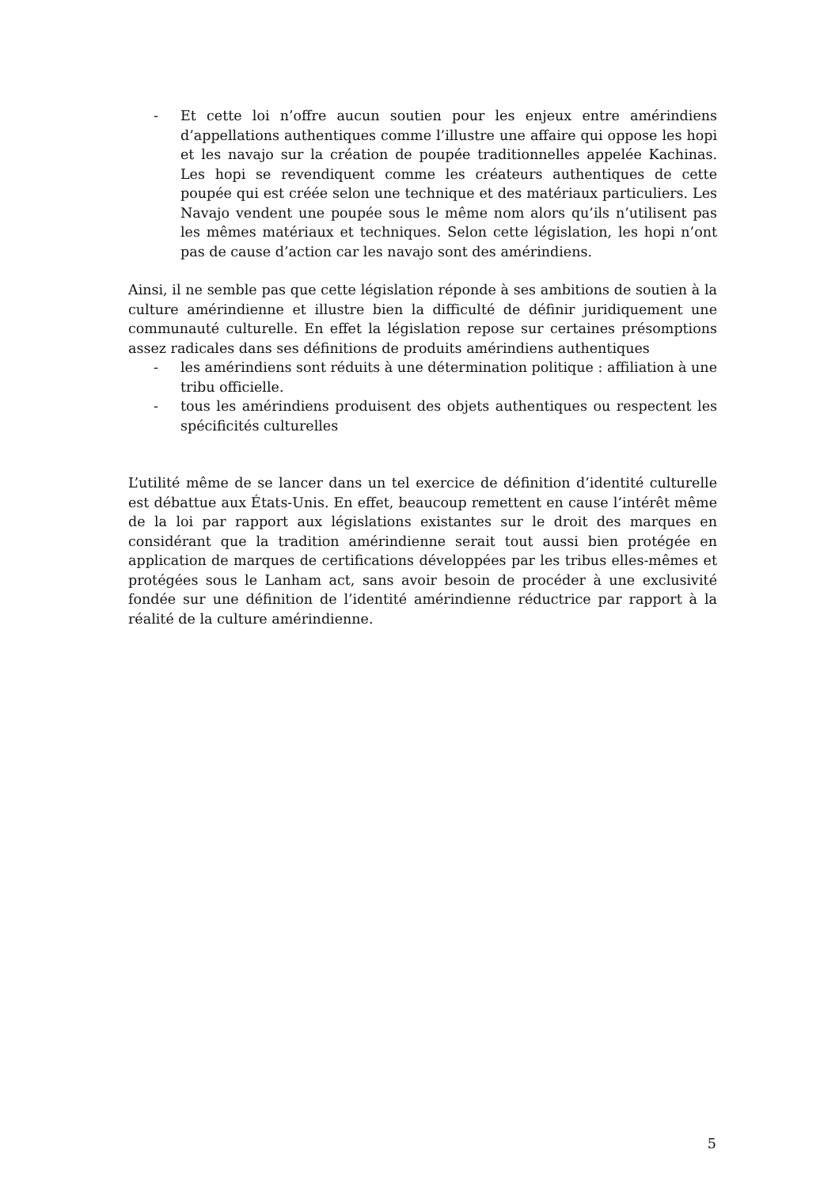- Et cette loi n’offre aucun soutien pour les enjeux entre amérindiens d’appellations authentiques comme l’illustre une affaire qui oppose les hopi et les navajo sur la création de poupée traditionnelles appelée Kachinas. Les hopi se revendiquent comme les créateurs authentiques de cette poupée qui est créée selon une technique et des matériaux particuliers. Les Navajo vendent une poupée sous le même nom alors qu’ils n’utilisent pas les mêmes matériaux et techniques. Selon cette législation, les hopi n’ont pas de cause d’action car les navajo sont des amérindiens.
Ainsi, il ne semble pas que cette législation réponde à ses ambitions de soutien à la culture amérindienne et illustre bien la difficulté de définir juridiquement une communauté culturelle. En effet la législation repose sur certaines présomptions assez radicales dans ses définitions de produits amérindiens authentiques
- les amérindiens sont réduits à une détermination politique : affiliation à une tribu officielle.
- tous les amérindiens produisent des objets authentiques ou respectent les spécificités culturelles
L’utilité même de se lancer dans un tel exercice de définition d’identité culturelle est débattue aux États-Unis. En effet, beaucoup remettent en cause l’intérêt même de la loi par rapport aux législations existantes sur le droit des marques en considérant que la tradition amérindienne serait tout aussi bien protégée en application de marques de certifications développées par les tribus elles-mêmes et protégées sous le Lanham act, sans avoir besoin de procéder à une exclusivité fondée sur une définition de l’identité amérindienne réductrice par rapport à la réalité de la culture amérindienne.
5